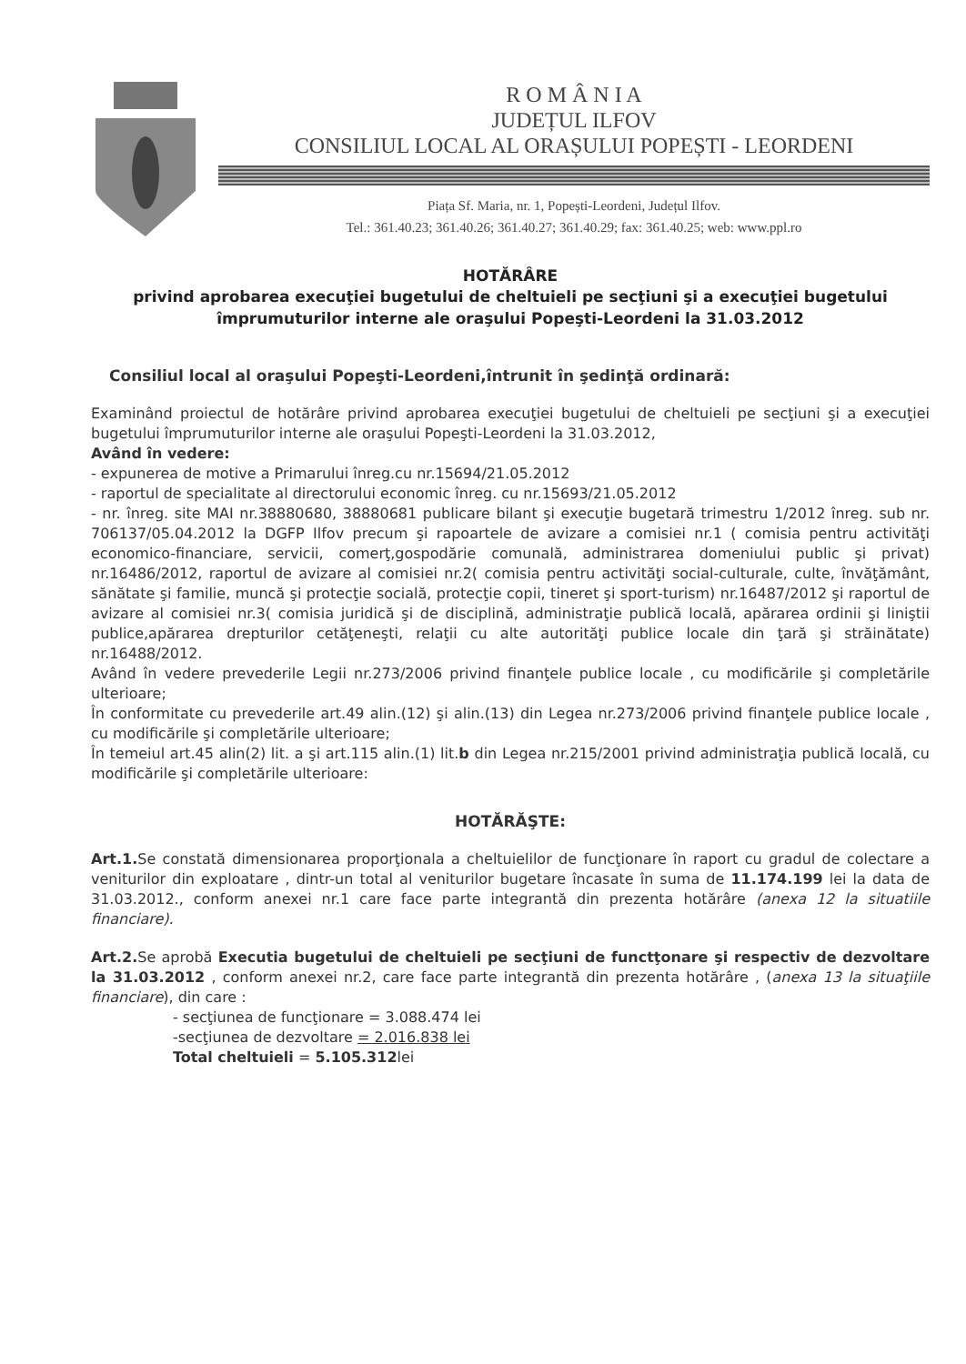R O M Â N I A
JUDEȚUL ILFOV
CONSILIUL LOCAL AL ORAȘULUI POPEȘTI - LEORDENI
Piața Sf. Maria, nr. 1, Popești-Leordeni, Județul Ilfov.
Tel.: 361.40.23; 361.40.26; 361.40.27; 361.40.29; fax: 361.40.25; web: www.ppl.ro
HOTĂRÂRE
privind aprobarea execuţiei bugetului de cheltuieli pe secţiuni şi a execuţiei bugetului împrumuturilor interne ale oraşului Popeşti-Leordeni la 31.03.2012
Consiliul local al oraşului Popeşti-Leordeni,întrunit în şedinţă ordinară:
Examinând proiectul de hotărâre privind aprobarea execuţiei bugetului de cheltuieli pe secţiuni şi a execuţiei bugetului împrumuturilor interne ale oraşului Popeşti-Leordeni la 31.03.2012,
Având în vedere:
- expunerea de motive a Primarului înreg.cu nr.15694/21.05.2012
- raportul de specialitate al directorului economic înreg. cu nr.15693/21.05.2012
- nr. înreg. site MAI nr.38880680, 38880681 publicare bilant şi execuţie bugetară trimestru 1/2012 înreg. sub nr. 706137/05.04.2012 la DGFP Ilfov precum şi rapoartele de avizare a comisiei nr.1 ( comisia pentru activităţi economico-financiare, servicii, comerţ,gospodărie comunală, administrarea domeniului public şi privat) nr.16486/2012, raportul de avizare al comisiei nr.2( comisia pentru activităţi social-culturale, culte, învăţământ, sănătate şi familie, muncă şi protecţie socială, protecţie copii, tineret şi sport-turism) nr.16487/2012 şi raportul de avizare al comisiei nr.3( comisia juridică şi de disciplină, administraţie publică locală, apărarea ordinii şi liniştii publice,apărarea drepturilor cetăţeneşti, relaţii cu alte autorităţi publice locale din ţară şi străinătate) nr.16488/2012.
Având în vedere prevederile Legii nr.273/2006 privind finanţele publice locale , cu modificările şi completările ulterioare;
În conformitate cu prevederile art.49 alin.(12) şi alin.(13) din Legea nr.273/2006 privind finanţele publice locale , cu modificările şi completările ulterioare;
În temeiul art.45 alin(2) lit. a şi art.115 alin.(1) lit.b din Legea nr.215/2001 privind administraţia publică locală, cu modificările şi completările ulterioare:
HOTĂRĂŞTE:
Art.1. Se constată dimensionarea proporţionala a cheltuielilor de funcţionare în raport cu gradul de colectare a veniturilor din exploatare , dintr-un total al veniturilor bugetare încasate în suma de 11.174.199 lei la data de 31.03.2012., conform anexei nr.1 care face parte integrantă din prezenta hotărâre (anexa 12 la situatiile financiare).
Art.2. Se aprobă Executia bugetului de cheltuieli pe secţiuni de functţonare şi respectiv de dezvoltare la 31.03.2012 , conform anexei nr.2, care face parte integrantă din prezenta hotărâre , (anexa 13 la situaţiile financiare), din care :
- secţiunea de funcţionare = 3.088.474 lei
-secţiunea de dezvoltare = 2.016.838 lei
Total cheltuieli = 5.105.312lei